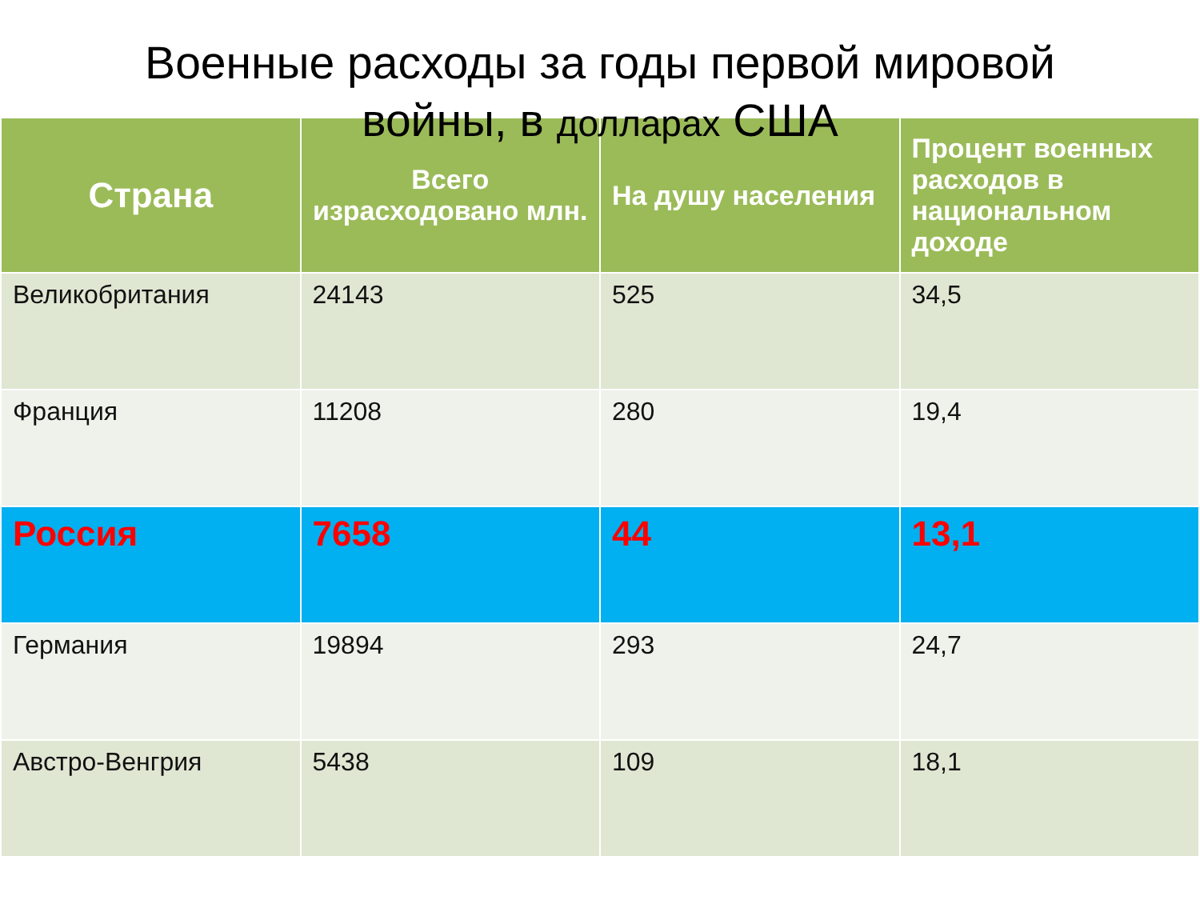Военные расходы за годы первой мировой
войны, в долларах США
| Страна | Всего израсходовано млн. | На душу населения | Процент военных расходов в национальном доходе |
| --- | --- | --- | --- |
| Великобритания | 24143 | 525 | 34,5 |
| Франция | 11208 | 280 | 19,4 |
| Россия | 7658 | 44 | 13,1 |
| Германия | 19894 | 293 | 24,7 |
| Австро-Венгрия | 5438 | 109 | 18,1 |